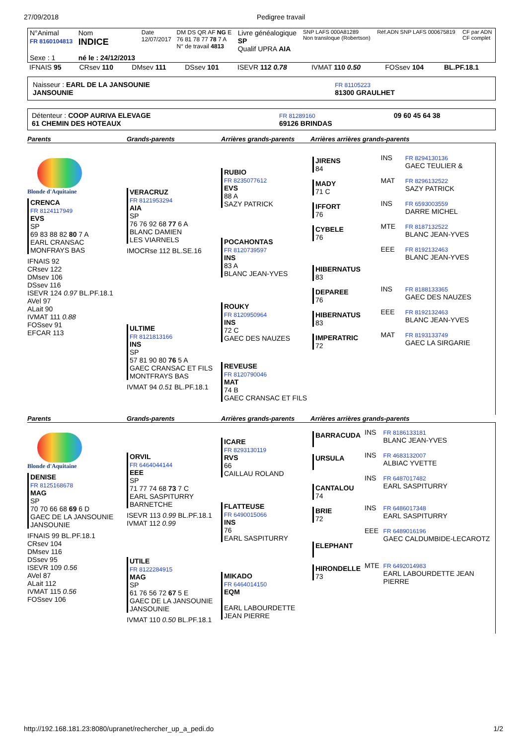27/09/2018 Pedigree travail
| N°Animal FR 8160104813 | Nom INDICE | Date 12/07/2017 | DM DS QR AF NG E 76 81 78 77 78 7 A N° de travail 4813 | Livre généalogique SP Qualif UPRA AIA | SNP LAFS 000A81289 Non transloque (Robertson) | Réf.ADN SNP LAFS 000675819 | CF par ADN CF complet |
| Sexe : 1 | né le : 24/12/2013 | | | | | | |
| IFNAIS 95 | CRsev 110 | DMsev 111 | DSsev 101 | ISEVR 112 0.78 | IVMAT 110 0.50 | FOSsev 104 | BL.PF.18.1 |
| Naisseur : EARL DE LA JANSOUNIE JANSOUNIE | FR 81105223 81300 GRAULHET |
| Détenteur : COOP AURIVA ELEVAGE 61 CHEMIN DES HOTEAUX | FR 81289160 69126 BRINDAS | 09 60 45 64 38 |
Parents Grands-parents Arrières grands-parents Arrières arrières grands-parents
Blonde d'Aquitaine
CRENCA
FR 8124117949
EVS
SP
69 83 88 82 80 7 A
EARL CRANSAC
MONFRAYS BAS
IFNAIS 92
CRsev 122
DMsev 106
DSsev 116
ISEVR 124 0.97 BL.PF.18.1
AVel 97
ALait 90
IVMAT 111 0.88
FOSsev 91
EFCAR 113
VERACRUZ
FR 8121953294
AIA
SP
76 76 92 68 77 6 A
BLANC DAMIEN
LES VIARNELS
IMOCRse 112 BL.SE.16
ULTIME
FR 8121813166
INS
SP
57 81 90 80 76 5 A
GAEC CRANSAC ET FILS
MONTFRAYS BAS
IVMAT 94 0.51 BL.PF.18.1
RUBIO
FR 8235077612
EVS
88 A
SAZY PATRICK
POCAHONTAS
FR 8120739597
INS
83 A
BLANC JEAN-YVES
ROUKY
FR 8120950964
INS
72 C
GAEC DES NAUZES
REVEUSE
FR 8120790046
MAT
74 B
GAEC CRANSAC ET FILS
| JIRENS 84 | INS | FR 8294130136 GAEC TEULIER & |
| MADY 71 C | MAT | FR 8296132522 SAZY PATRICK |
| IFFORT 76 | INS | FR 6593003559 DARRE MICHEL |
| CYBELE 76 | MTE | FR 8187132522 BLANC JEAN-YVES |
| HIBERNATUS 83 | EEE | FR 8192132463 BLANC JEAN-YVES |
| DEPAREE 76 | INS | FR 8188133365 GAEC DES NAUZES |
| HIBERNATUS 83 | EEE | FR 8192132463 BLANC JEAN-YVES |
| IMPERATRIC 72 | MAT | FR 8193133749 GAEC LA SIRGARIE |
Parents Grands-parents Arrières grands-parents Arrières arrières grands-parents
Blonde d'Aquitaine
DENISE
FR 8125168678
MAG
SP
70 70 66 68 69 6 D
GAEC DE LA JANSOUNIE
JANSOUNIE
IFNAIS 99 BL.PF.18.1
CRsev 104
DMsev 116
DSsev 95
ISEVR 109 0.56
AVel 87
ALait 112
IVMAT 115 0.56
FOSsev 106
ORVIL
FR 6464044144
EEE
SP
71 77 74 68 73 7 C
EARL SASPITURRY
BARNETCHE
ISEVR 113 0.99 BL.PF.18.1
IVMAT 112 0.99
UTILE
FR 8122284915
MAG
SP
61 76 56 72 67 5 E
GAEC DE LA JANSOUNIE
JANSOUNIE
IVMAT 110 0.50 BL.PF.18.1
ICARE
FR 8293130119
RVS
66
CAILLAU ROLAND
FLATTEUSE
FR 6490015066
INS
76
EARL SASPITURRY
MIKADO
FR 6464014150
EQM
EARL LABOURDETTE JEAN PIERRE
| BARRACUDA | INS | FR 8186133181 BLANC JEAN-YVES |
| URSULA | INS | FR 4683132007 ALBIAC YVETTE |
| CANTALOU 74 | INS | FR 6487017482 EARL SASPITURRY |
| BRIE 72 | INS | FR 6486017348 EARL SASPITURRY |
| ELEPHANT | EEE | FR 6489016196 GAEC CALDUMBIDE-LECAROTZ |
| HIRONDELLE 73 | MTE | FR 6492014983 EARL LABOURDETTE JEAN PIERRE |
http://192.168.181.23:8080/upranet/rechercher_up_a_pedi.do 1/2